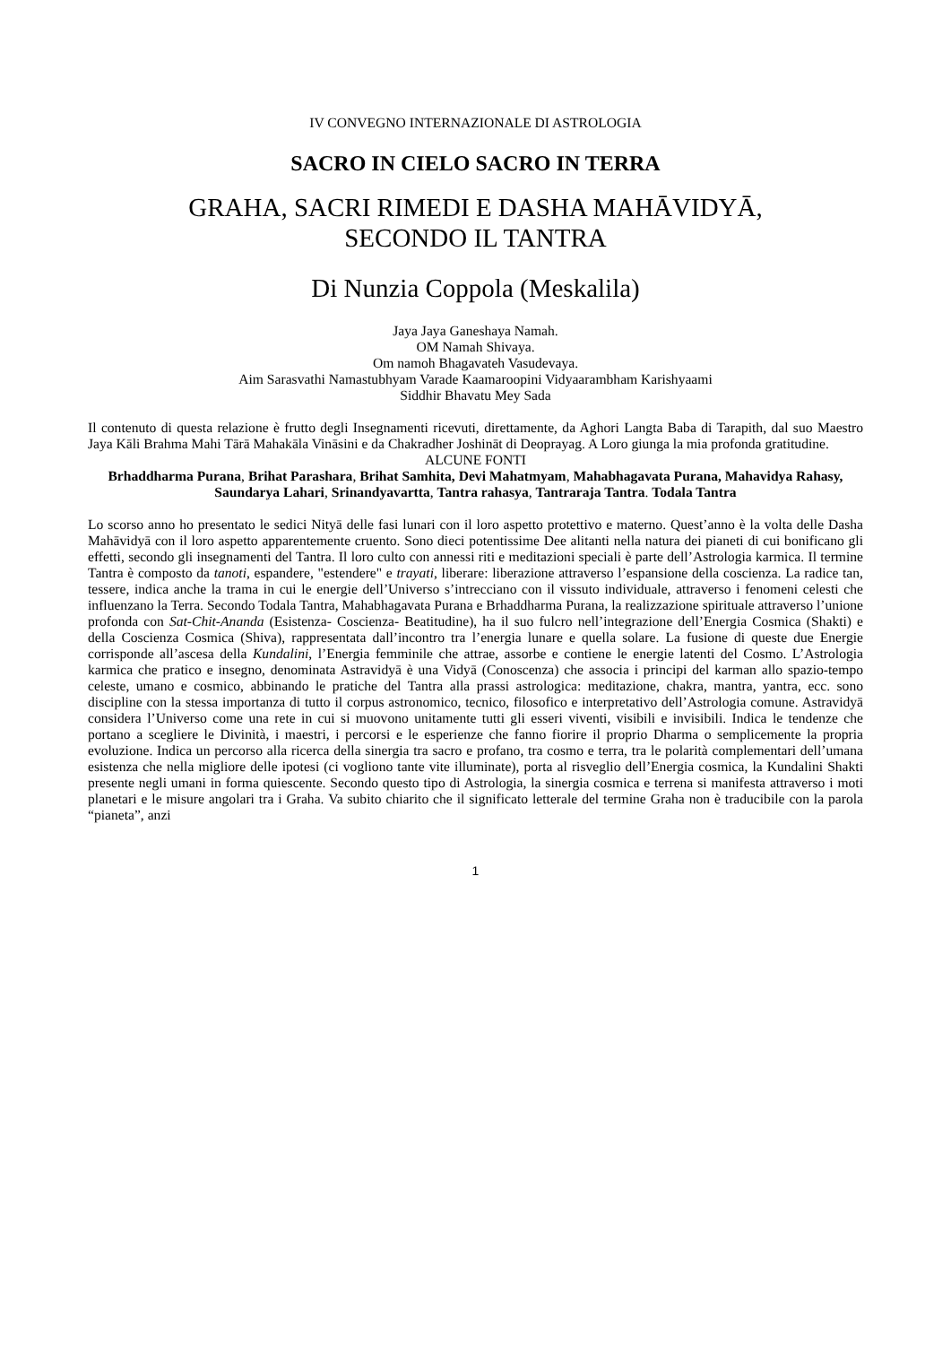IV CONVEGNO INTERNAZIONALE DI ASTROLOGIA
SACRO IN CIELO SACRO IN TERRA
GRAHA, SACRI RIMEDI E DASHA MAHĀVIDYĀ,
SECONDO IL TANTRA
Di Nunzia Coppola (Meskalila)
Jaya Jaya Ganeshaya Namah.
OM Namah Shivaya.
Om namoh Bhagavateh Vasudevaya.
Aim Sarasvathi Namastubhyam Varade Kaamaroopini Vidyaarambham Karishyaami
Siddhir Bhavatu Mey Sada
Il contenuto di questa relazione è frutto degli Insegnamenti ricevuti, direttamente, da Aghori Langta Baba di Tarapith, dal suo Maestro Jaya Kāli Brahma Mahi Tārā Mahakāla Vināsini e da Chakradher Joshināt di Deoprayag. A Loro giunga la mia profonda gratitudine.
ALCUNE FONTI
Brhaddharma Purana, Brihat Parashara, Brihat Samhita, Devi Mahatmyam, Mahabhagavata Purana, Mahavidya Rahasy, Saundarya Lahari, Srinandyavartta, Tantra rahasya, Tantraraja Tantra. Todala Tantra
Lo scorso anno ho presentato le sedici Nityā delle fasi lunari con il loro aspetto protettivo e materno. Quest’anno è la volta delle Dasha Mahāvidyā con il loro aspetto apparentemente cruento. Sono dieci potentissime Dee alitanti nella natura dei pianeti di cui bonificano gli effetti, secondo gli insegnamenti del Tantra. Il loro culto con annessi riti e meditazioni speciali è parte dell’Astrologia karmica. Il termine Tantra è composto da tanoti, espandere, "estendere" e trayati, liberare: liberazione attraverso l’espansione della coscienza. La radice tan, tessere, indica anche la trama in cui le energie dell’Universo s’intrecciano con il vissuto individuale, attraverso i fenomeni celesti che influenzano la Terra. Secondo Todala Tantra, Mahabhagavata Purana e Brhaddharma Purana, la realizzazione spirituale attraverso l’unione profonda con Sat-Chit-Ananda (Esistenza- Coscienza- Beatitudine), ha il suo fulcro nell’integrazione dell’Energia Cosmica (Shakti) e della Coscienza Cosmica (Shiva), rappresentata dall’incontro tra l’energia lunare e quella solare. La fusione di queste due Energie corrisponde all’ascesa della Kundalini, l’Energia femminile che attrae, assorbe e contiene le energie latenti del Cosmo. L’Astrologia karmica che pratico e insegno, denominata Astravidyā è una Vidyā (Conoscenza) che associa i principi del karman allo spazio-tempo celeste, umano e cosmico, abbinando le pratiche del Tantra alla prassi astrologica: meditazione, chakra, mantra, yantra, ecc. sono discipline con la stessa importanza di tutto il corpus astronomico, tecnico, filosofico e interpretativo dell’Astrologia comune. Astravidyā considera l’Universo come una rete in cui si muovono unitamente tutti gli esseri viventi, visibili e invisibili. Indica le tendenze che portano a scegliere le Divinità, i maestri, i percorsi e le esperienze che fanno fiorire il proprio Dharma o semplicemente la propria evoluzione. Indica un percorso alla ricerca della sinergia tra sacro e profano, tra cosmo e terra, tra le polarità complementari dell’umana esistenza che nella migliore delle ipotesi (ci vogliono tante vite illuminate), porta al risveglio dell’Energia cosmica, la Kundalini Shakti presente negli umani in forma quiescente. Secondo questo tipo di Astrologia, la sinergia cosmica e terrena si manifesta attraverso i moti planetari e le misure angolari tra i Graha. Va subito chiarito che il significato letterale del termine Graha non è traducibile con la parola “pianeta”, anzi
1